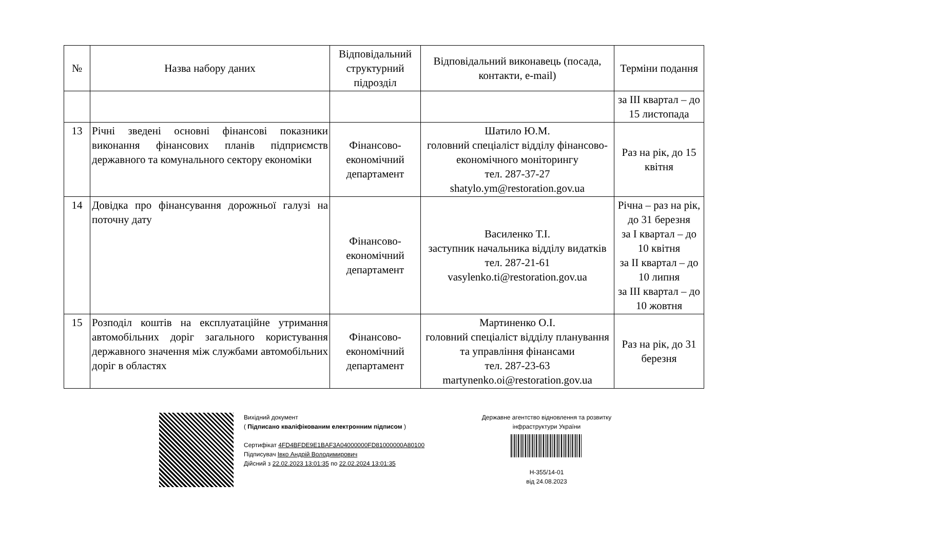| № | Назва набору даних | Відповідальний структурний підрозділ | Відповідальний виконавець (посада, контакти, e-mail) | Терміни подання |
| --- | --- | --- | --- | --- |
| | | | | за III квартал – до 15 листопада |
| 13 | Річні зведені основні фінансові показники виконання фінансових планів підприємств державного та комунального сектору економіки | Фінансово-економічний департамент | Шатило Ю.М. головний спеціаліст відділу фінансово-економічного моніторингу тел. 287-37-27 shatylo.ym@restoration.gov.ua | Раз на рік, до 15 квітня |
| 14 | Довідка про фінансування дорожньої галузі на поточну дату | Фінансово-економічний департамент | Василенко Т.І. заступник начальника відділу видатків тел. 287-21-61 vasylenko.ti@restoration.gov.ua | Річна – раз на рік, до 31 березня за I квартал – до 10 квітня за II квартал – до 10 липня за III квартал – до 10 жовтня |
| 15 | Розподіл коштів на експлуатаційне утримання автомобільних доріг загального користування державного значення між службами автомобільних доріг в областях | Фінансово-економічний департамент | Мартиненко О.І. головний спеціаліст відділу планування та управління фінансами тел. 287-23-63 martynenko.oi@restoration.gov.ua | Раз на рік, до 31 березня |
Вихідний документ
( Підписано кваліфікованим електронним підписом )
Сертифікат 4FD4BFDE9E1BAF3A04000000FD81000000A80100
Підписувач Івко Андрій Володимирович
Дійсний з 22.02.2023 13:01:35 по 22.02.2024 13:01:35
Державне агентство відновлення та розвитку інфраструктури України
Н-355/14-01
від 24.08.2023